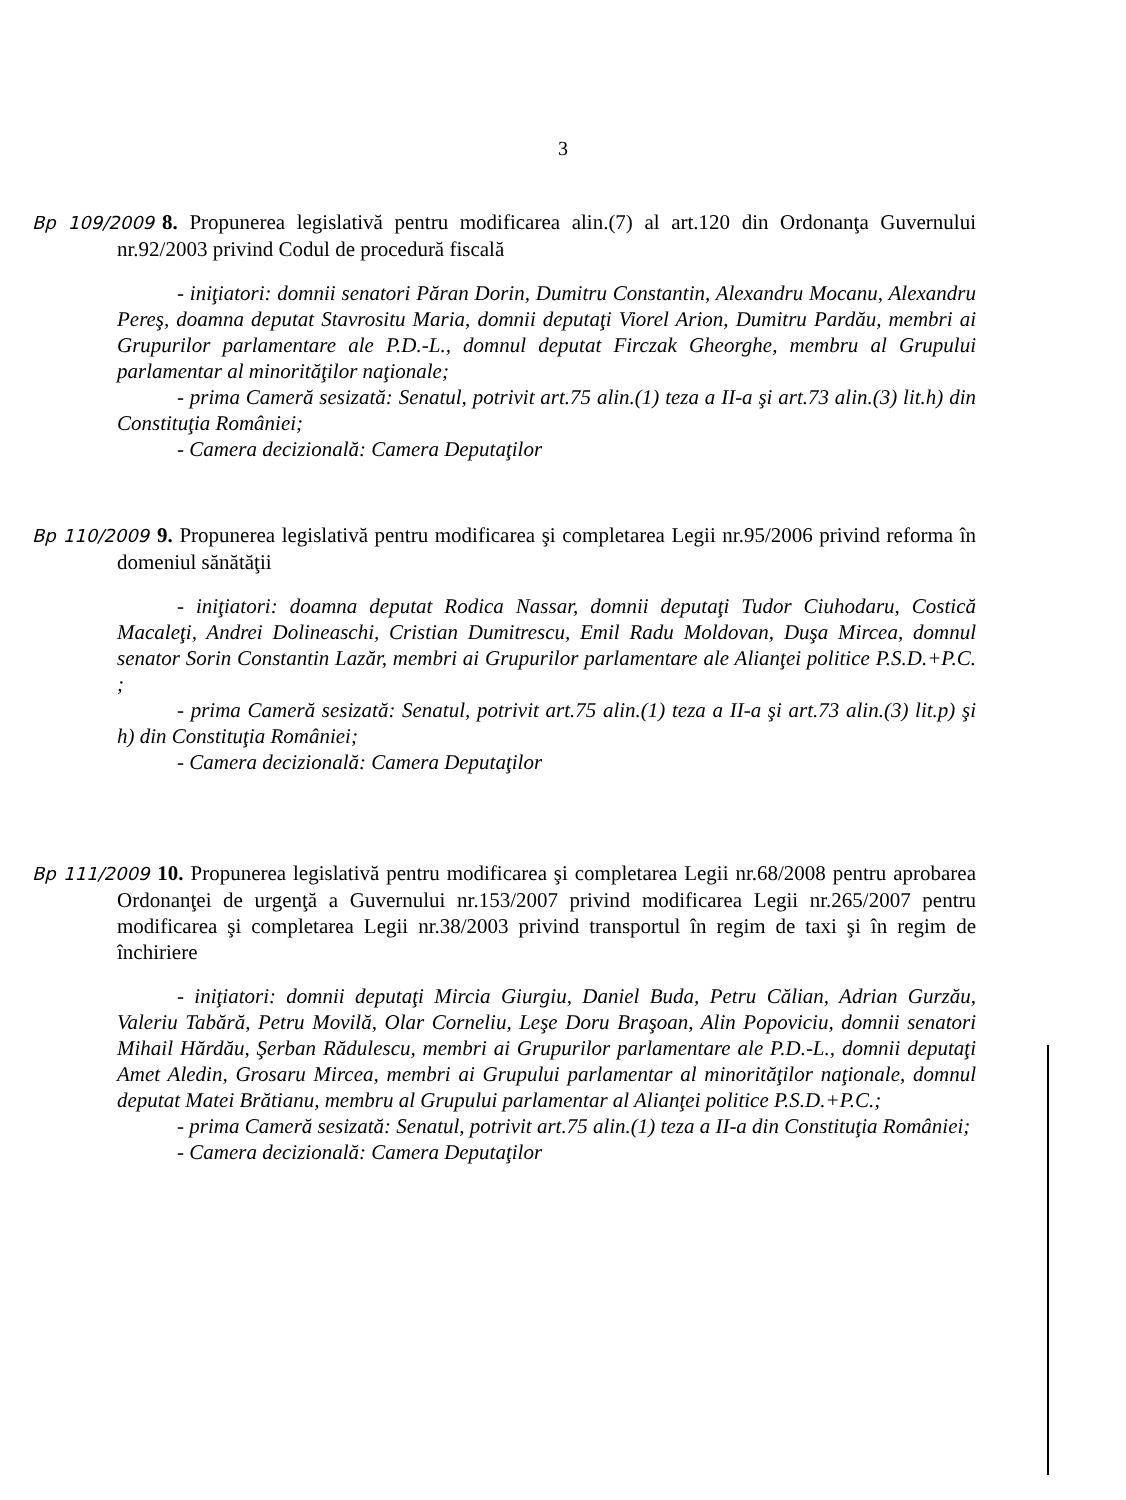3
Bp 109/2009 8. Propunerea legislativă pentru modificarea alin.(7) al art.120 din Ordonanţa Guvernului nr.92/2003 privind Codul de procedură fiscală
- iniţiatori: domnii senatori Păran Dorin, Dumitru Constantin, Alexandru Mocanu, Alexandru Pereş, doamna deputat Stavrositu Maria, domnii deputaţi Viorel Arion, Dumitru Pardău, membri ai Grupurilor parlamentare ale P.D.-L., domnul deputat Firczak Gheorghe, membru al Grupului parlamentar al minorităţilor naţionale;
- prima Cameră sesizată: Senatul, potrivit art.75 alin.(1) teza a II-a şi art.73 alin.(3) lit.h) din Constituţia României;
- Camera decizională: Camera Deputaţilor
Bp 110/2009 9. Propunerea legislativă pentru modificarea şi completarea Legii nr.95/2006 privind reforma în domeniul sănătăţii
- iniţiatori: doamna deputat Rodica Nassar, domnii deputaţi Tudor Ciuhodaru, Costică Macaleţi, Andrei Dolineaschi, Cristian Dumitrescu, Emil Radu Moldovan, Duşa Mircea, domnul senator Sorin Constantin Lazăr, membri ai Grupurilor parlamentare ale Alianţei politice P.S.D.+P.C. ;
- prima Cameră sesizată: Senatul, potrivit art.75 alin.(1) teza a II-a şi art.73 alin.(3) lit.p) şi h) din Constituţia României;
- Camera decizională: Camera Deputaţilor
Bp 111/2009 10. Propunerea legislativă pentru modificarea şi completarea Legii nr.68/2008 pentru aprobarea Ordonanţei de urgenţă a Guvernului nr.153/2007 privind modificarea Legii nr.265/2007 pentru modificarea şi completarea Legii nr.38/2003 privind transportul în regim de taxi şi în regim de închiriere
- iniţiatori: domnii deputaţi Mircia Giurgiu, Daniel Buda, Petru Călian, Adrian Gurzău, Valeriu Tabără, Petru Movilă, Olar Corneliu, Leşe Doru Braşoan, Alin Popoviciu, domnii senatori Mihail Hărdău, Şerban Rădulescu, membri ai Grupurilor parlamentare ale P.D.-L., domnii deputaţi Amet Aledin, Grosaru Mircea, membri ai Grupului parlamentar al minorităţilor naţionale, domnul deputat Matei Brătianu, membru al Grupului parlamentar al Alianţei politice P.S.D.+P.C.;
- prima Cameră sesizată: Senatul, potrivit art.75 alin.(1) teza a II-a din Constituţia României;
- Camera decizională: Camera Deputaţilor